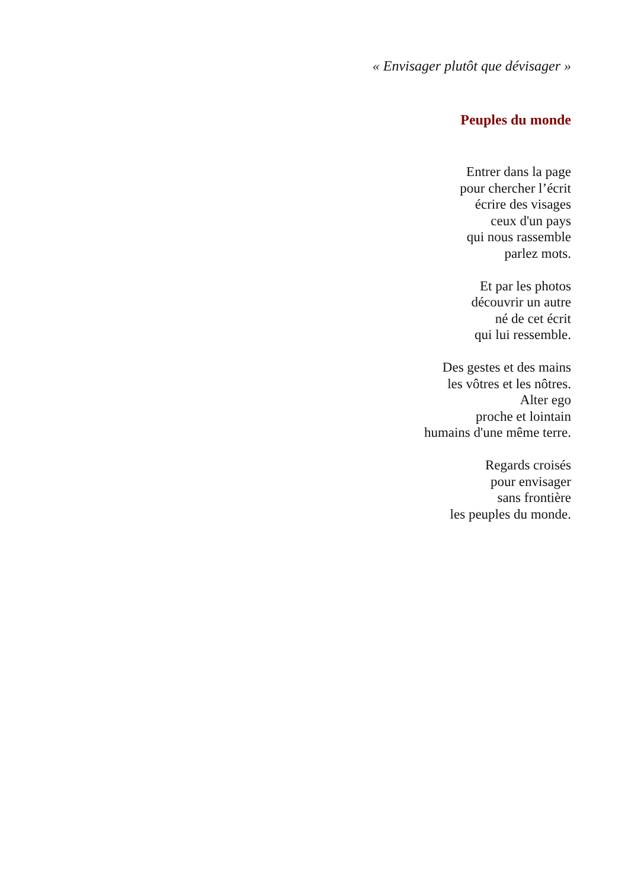« Envisager plutôt que dévisager »
Peuples du monde
Entrer dans la page
pour chercher l’écrit
écrire des visages
ceux d'un pays
qui nous rassemble
parlez mots.
Et par les photos
découvrir un autre
né de cet écrit
qui lui ressemble.
Des gestes et des mains
les vôtres et les nôtres.
Alter ego
proche et lointain
humains d'une même terre.
Regards croisés
pour envisager
sans frontière
les peuples du monde.